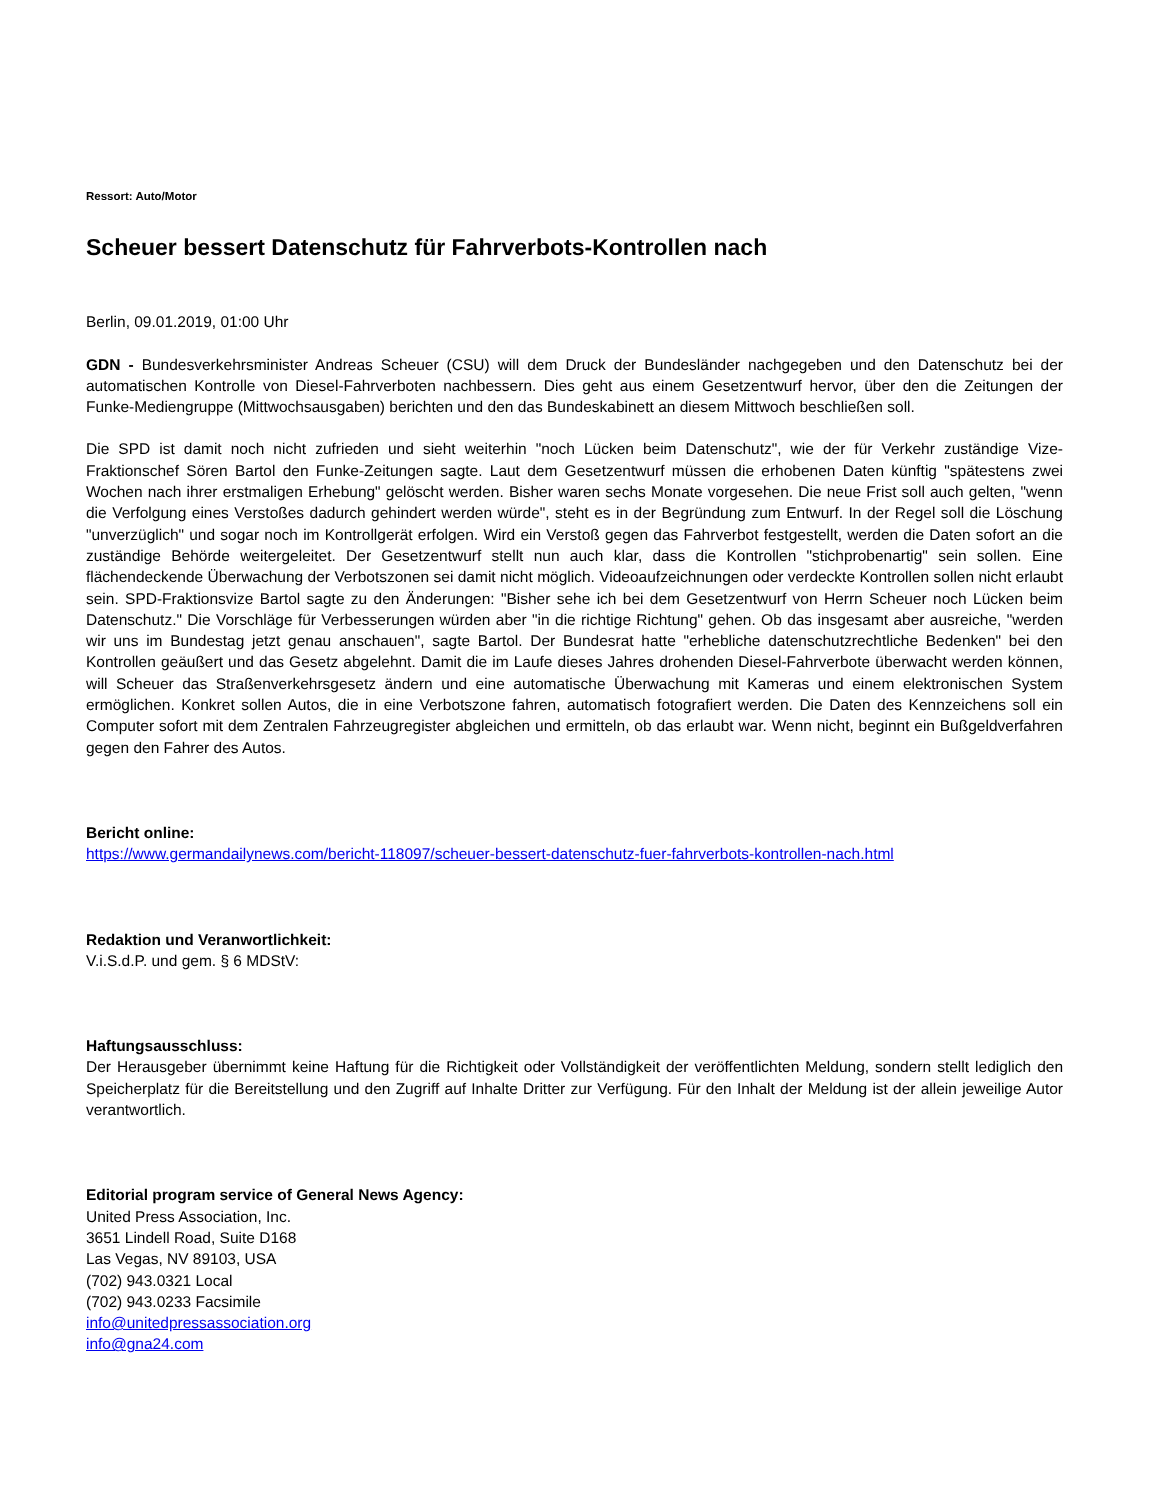Ressort: Auto/Motor
Scheuer bessert Datenschutz für Fahrverbots-Kontrollen nach
Berlin, 09.01.2019, 01:00 Uhr
GDN - Bundesverkehrsminister Andreas Scheuer (CSU) will dem Druck der Bundesländer nachgegeben und den Datenschutz bei der automatischen Kontrolle von Diesel-Fahrverboten nachbessern. Dies geht aus einem Gesetzentwurf hervor, über den die Zeitungen der Funke-Mediengruppe (Mittwochsausgaben) berichten und den das Bundeskabinett an diesem Mittwoch beschließen soll.
Die SPD ist damit noch nicht zufrieden und sieht weiterhin "noch Lücken beim Datenschutz", wie der für Verkehr zuständige Vize-Fraktionschef Sören Bartol den Funke-Zeitungen sagte. Laut dem Gesetzentwurf müssen die erhobenen Daten künftig "spätestens zwei Wochen nach ihrer erstmaligen Erhebung" gelöscht werden. Bisher waren sechs Monate vorgesehen. Die neue Frist soll auch gelten, "wenn die Verfolgung eines Verstoßes dadurch gehindert werden würde", steht es in der Begründung zum Entwurf. In der Regel soll die Löschung "unverzüglich" und sogar noch im Kontrollgerät erfolgen. Wird ein Verstoß gegen das Fahrverbot festgestellt, werden die Daten sofort an die zuständige Behörde weitergeleitet. Der Gesetzentwurf stellt nun auch klar, dass die Kontrollen "stichprobenartig" sein sollen. Eine flächendeckende Überwachung der Verbotszonen sei damit nicht möglich. Videoaufzeichnungen oder verdeckte Kontrollen sollen nicht erlaubt sein. SPD-Fraktionsvize Bartol sagte zu den Änderungen: "Bisher sehe ich bei dem Gesetzentwurf von Herrn Scheuer noch Lücken beim Datenschutz." Die Vorschläge für Verbesserungen würden aber "in die richtige Richtung" gehen. Ob das insgesamt aber ausreiche, "werden wir uns im Bundestag jetzt genau anschauen", sagte Bartol. Der Bundesrat hatte "erhebliche datenschutzrechtliche Bedenken" bei den Kontrollen geäußert und das Gesetz abgelehnt. Damit die im Laufe dieses Jahres drohenden Diesel-Fahrverbote überwacht werden können, will Scheuer das Straßenverkehrsgesetz ändern und eine automatische Überwachung mit Kameras und einem elektronischen System ermöglichen. Konkret sollen Autos, die in eine Verbotszone fahren, automatisch fotografiert werden. Die Daten des Kennzeichens soll ein Computer sofort mit dem Zentralen Fahrzeugregister abgleichen und ermitteln, ob das erlaubt war. Wenn nicht, beginnt ein Bußgeldverfahren gegen den Fahrer des Autos.
Bericht online:
https://www.germandailynews.com/bericht-118097/scheuer-bessert-datenschutz-fuer-fahrverbots-kontrollen-nach.html
Redaktion und Veranwortlichkeit:
V.i.S.d.P. und gem. § 6 MDStV:
Haftungsausschluss:
Der Herausgeber übernimmt keine Haftung für die Richtigkeit oder Vollständigkeit der veröffentlichten Meldung, sondern stellt lediglich den Speicherplatz für die Bereitstellung und den Zugriff auf Inhalte Dritter zur Verfügung. Für den Inhalt der Meldung ist der allein jeweilige Autor verantwortlich.
Editorial program service of General News Agency:
United Press Association, Inc.
3651 Lindell Road, Suite D168
Las Vegas, NV 89103, USA
(702) 943.0321 Local
(702) 943.0233 Facsimile
info@unitedpressassociation.org
info@gna24.com